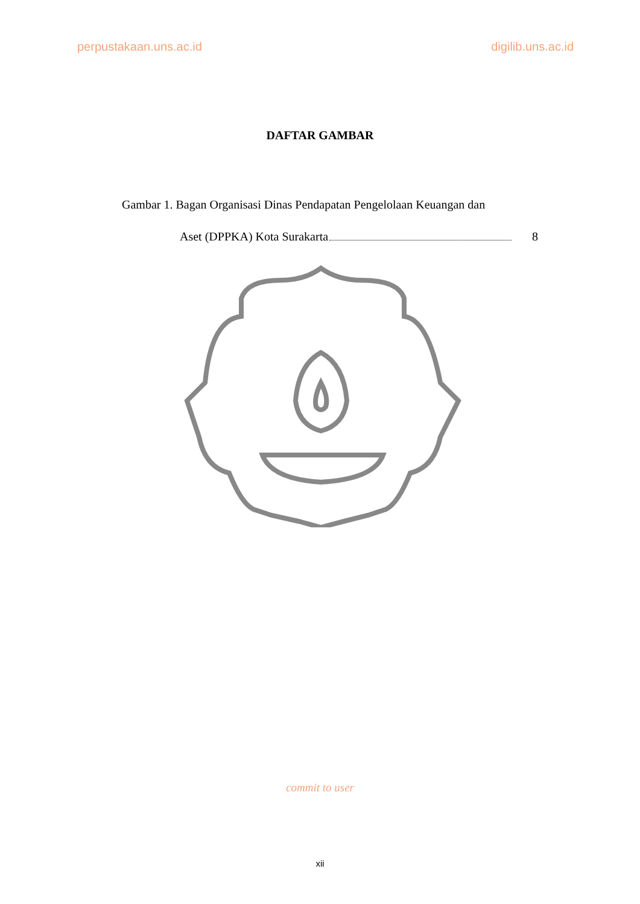perpustakaan.uns.ac.id digilib.uns.ac.id
DAFTAR GAMBAR
Gambar 1. Bagan Organisasi Dinas Pendapatan Pengelolaan Keuangan dan
Aset (DPPKA) Kota Surakarta 8
commit to user
xii